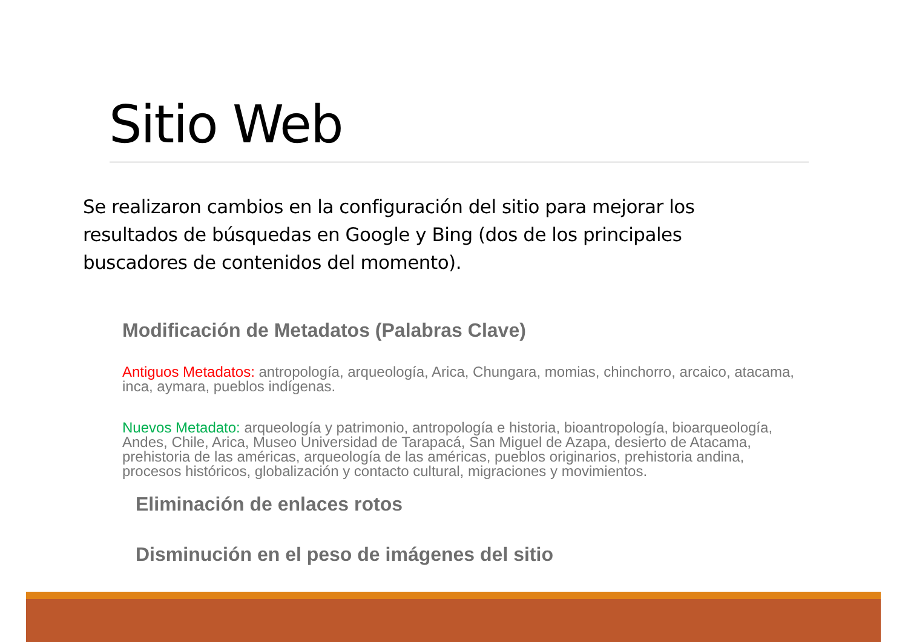Sitio Web
Se realizaron cambios en la configuración del sitio para mejorar los resultados de búsquedas en Google y Bing (dos de los principales buscadores de contenidos del momento).
Modificación de Metadatos (Palabras Clave)
Antiguos Metadatos: antropología, arqueología, Arica, Chungara, momias, chinchorro, arcaico, atacama, inca, aymara, pueblos indígenas.
Nuevos Metadato: arqueología y patrimonio, antropología e historia, bioantropología, bioarqueología, Andes, Chile, Arica, Museo Universidad de Tarapacá, San Miguel de Azapa, desierto de Atacama, prehistoria de las américas, arqueología de las américas, pueblos originarios, prehistoria andina, procesos históricos, globalización y contacto cultural, migraciones y movimientos.
Eliminación de enlaces rotos
Disminución en el peso de imágenes del sitio